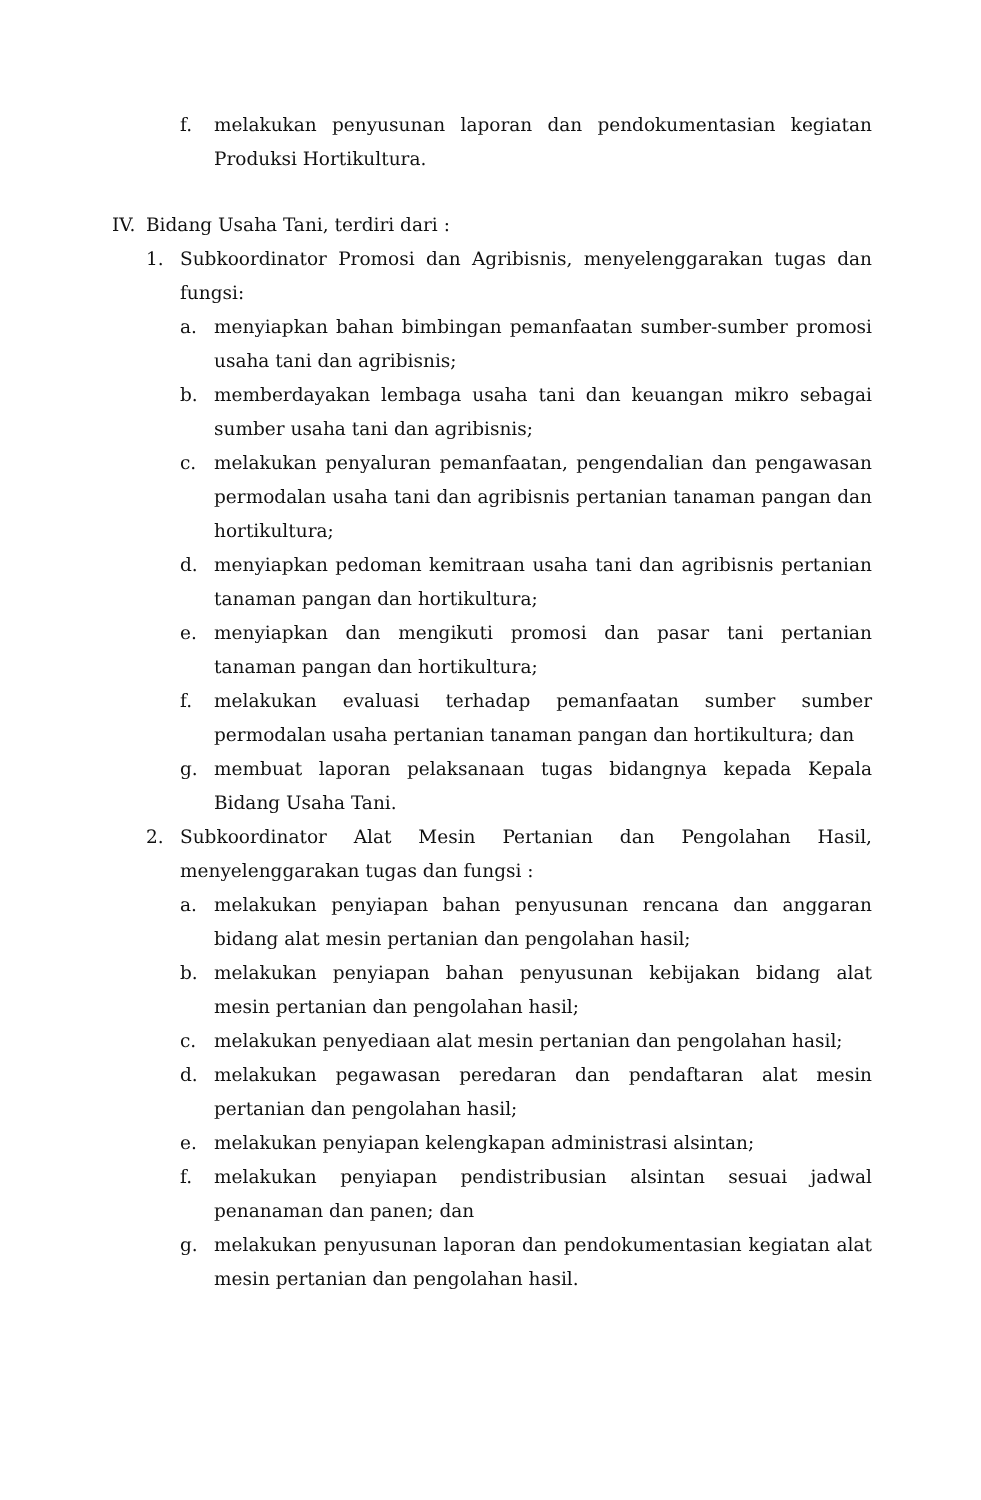f. melakukan penyusunan laporan dan pendokumentasian kegiatan Produksi Hortikultura.
IV. Bidang Usaha Tani, terdiri dari :
1. Subkoordinator Promosi dan Agribisnis, menyelenggarakan tugas dan fungsi:
a. menyiapkan bahan bimbingan pemanfaatan sumber-sumber promosi usaha tani dan agribisnis;
b. memberdayakan lembaga usaha tani dan keuangan mikro sebagai sumber usaha tani dan agribisnis;
c. melakukan penyaluran pemanfaatan, pengendalian dan pengawasan permodalan usaha tani dan agribisnis pertanian tanaman pangan dan hortikultura;
d. menyiapkan pedoman kemitraan usaha tani dan agribisnis pertanian tanaman pangan dan hortikultura;
e. menyiapkan dan mengikuti promosi dan pasar tani pertanian tanaman pangan dan hortikultura;
f. melakukan evaluasi terhadap pemanfaatan sumber sumber permodalan usaha pertanian tanaman pangan dan hortikultura; dan
g. membuat laporan pelaksanaan tugas bidangnya kepada Kepala Bidang Usaha Tani.
2. Subkoordinator Alat Mesin Pertanian dan Pengolahan Hasil, menyelenggarakan tugas dan fungsi :
a. melakukan penyiapan bahan penyusunan rencana dan anggaran bidang alat mesin pertanian dan pengolahan hasil;
b. melakukan penyiapan bahan penyusunan kebijakan bidang alat mesin pertanian dan pengolahan hasil;
c. melakukan penyediaan alat mesin pertanian dan pengolahan hasil;
d. melakukan pegawasan peredaran dan pendaftaran alat mesin pertanian dan pengolahan hasil;
e. melakukan penyiapan kelengkapan administrasi alsintan;
f. melakukan penyiapan pendistribusian alsintan sesuai jadwal penanaman dan panen; dan
g. melakukan penyusunan laporan dan pendokumentasian kegiatan alat mesin pertanian dan pengolahan hasil.